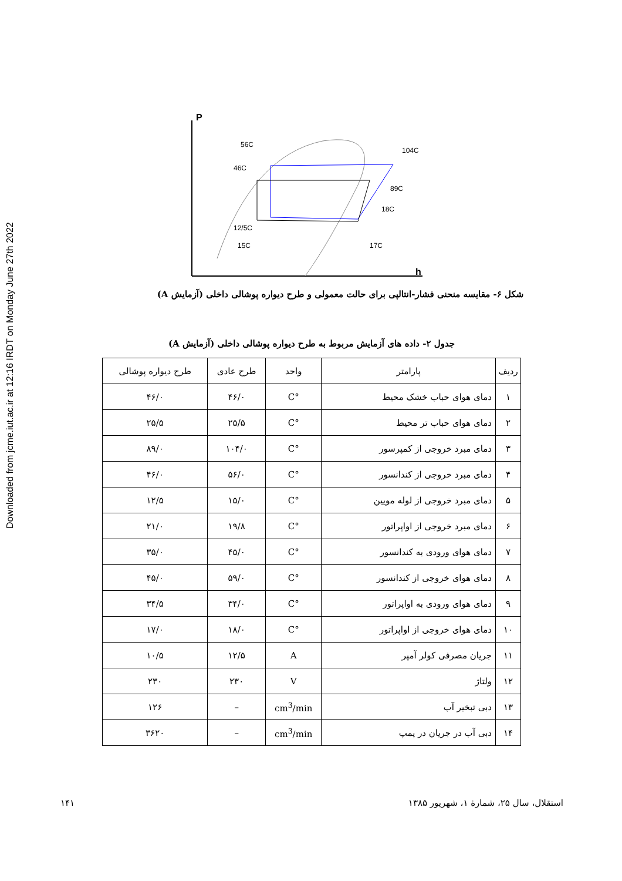Downloaded from jcme.iut.ac.ir at 12:16 IRDT on Monday June 27th 2022
P
h
56C
46C
104C
89C
18C
12/5C
15C
17C
شکل ۶- مقایسه منحنی فشار-انتالپی برای حالت معمولی و طرح دیواره پوشالی داخلی (آزمایش A)
جدول ۲- داده های آزمایش مربوط به طرح دیواره پوشالی داخلی (آزمایش A)
| ردیف | پارامتر | واحد | طرح عادی | طرح دیواره پوشالی |
| --- | --- | --- | --- | --- |
| ۱ | دمای هوای حباب خشک محیط | °C | ۴۶/۰ | ۴۶/۰ |
| ۲ | دمای هوای حباب تر محیط | °C | ۲۵/۵ | ۲۵/۵ |
| ۳ | دمای مبرد خروجی از کمپرسور | °C | ۱۰۴/۰ | ۸۹/۰ |
| ۴ | دمای مبرد خروجی از کندانسور | °C | ۵۶/۰ | ۴۶/۰ |
| ۵ | دمای مبرد خروجی از لوله مویین | °C | ۱۵/۰ | ۱۲/۵ |
| ۶ | دمای مبرد خروجی از اواپراتور | °C | ۱۹/۸ | ۲۱/۰ |
| ۷ | دمای هوای ورودی به کندانسور | °C | ۴۵/۰ | ۳۵/۰ |
| ۸ | دمای هوای خروجی از کندانسور | °C | ۵۹/۰ | ۴۵/۰ |
| ۹ | دمای هوای ورودی به اواپراتور | °C | ۳۴/۰ | ۳۴/۵ |
| ۱۰ | دمای هوای خروجی از اواپراتور | °C | ۱۸/۰ | ۱۷/۰ |
| ۱۱ | جریان مصرفی کولر آمپر | A | ۱۲/۵ | ۱۰/۵ |
| ۱۲ | ولتاژ | V | ۲۳۰ | ۲۳۰ |
| ۱۳ | دبی تبخیر آب | cm<sup>3</sup>/min | – | ۱۲۶ |
| ۱۴ | دبی آب در جریان در پمپ | cm<sup>3</sup>/min | – | ۳۶۲۰ |
۱۴۱
استقلال، سال ۲۵، شمارهٔ ۱، شهریور ۱۳۸۵